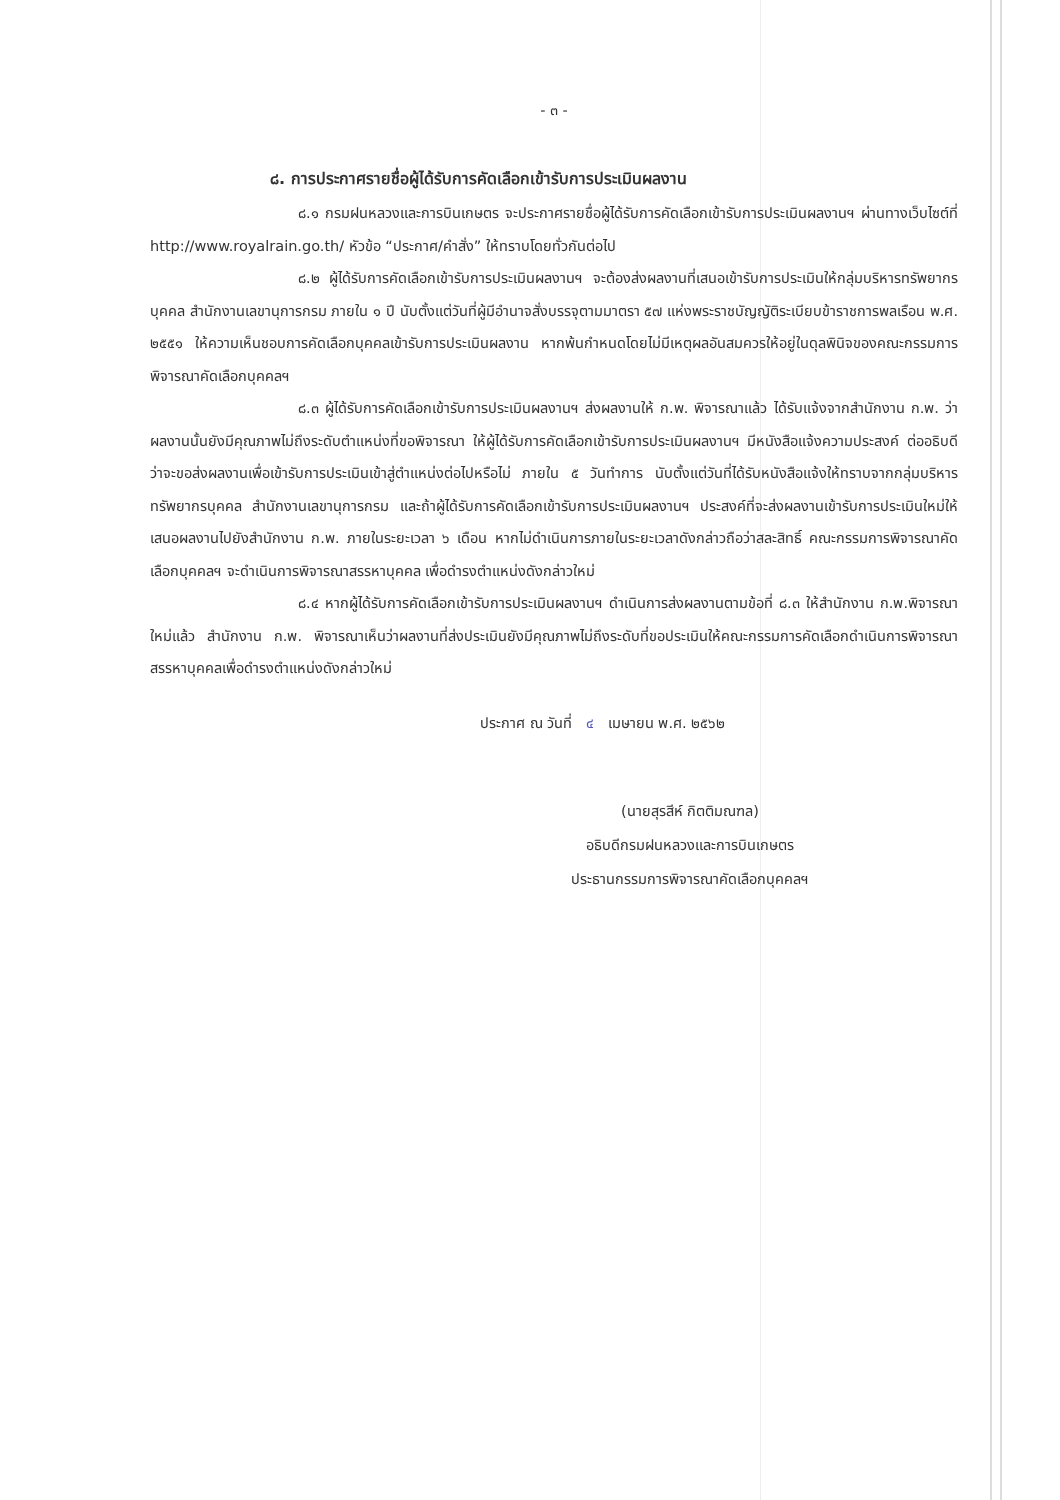- ๓ -
๘. การประกาศรายชื่อผู้ได้รับการคัดเลือกเข้ารับการประเมินผลงาน
๘.๑ กรมฝนหลวงและการบินเกษตร จะประกาศรายชื่อผู้ได้รับการคัดเลือกเข้ารับการประเมินผลงานฯ ผ่านทางเว็บไซต์ที่ http://www.royalrain.go.th/ หัวข้อ “ประกาศ/คำสั่ง” ให้ทราบโดยทั่วกันต่อไป
๘.๒ ผู้ได้รับการคัดเลือกเข้ารับการประเมินผลงานฯ จะต้องส่งผลงานที่เสนอเข้ารับการประเมินให้กลุ่มบริหารทรัพยากรบุคคล สำนักงานเลขานุการกรม ภายใน ๑ ปี นับตั้งแต่วันที่ผู้มีอำนาจสั่งบรรจุตามมาตรา ๕๗ แห่งพระราชบัญญัติระเบียบข้าราชการพลเรือน พ.ศ. ๒๕๕๑ ให้ความเห็นชอบการคัดเลือกบุคคลเข้ารับการประเมินผลงาน หากพ้นกำหนดโดยไม่มีเหตุผลอันสมควรให้อยู่ในดุลพินิจของคณะกรรมการพิจารณาคัดเลือกบุคคลฯ
๘.๓ ผู้ได้รับการคัดเลือกเข้ารับการประเมินผลงานฯ ส่งผลงานให้ ก.พ. พิจารณาแล้ว ได้รับแจ้งจากสำนักงาน ก.พ. ว่าผลงานนั้นยังมีคุณภาพไม่ถึงระดับตำแหน่งที่ขอพิจารณา ให้ผู้ได้รับการคัดเลือกเข้ารับการประเมินผลงานฯ มีหนังสือแจ้งความประสงค์ ต่ออธิบดีว่าจะขอส่งผลงานเพื่อเข้ารับการประเมินเข้าสู่ตำแหน่งต่อไปหรือไม่ ภายใน ๕ วันทำการ นับตั้งแต่วันที่ได้รับหนังสือแจ้งให้ทราบจากกลุ่มบริหารทรัพยากรบุคคล สำนักงานเลขานุการกรม และถ้าผู้ได้รับการคัดเลือกเข้ารับการประเมินผลงานฯ ประสงค์ที่จะส่งผลงานเข้ารับการประเมินใหม่ให้เสนอผลงานไปยังสำนักงาน ก.พ. ภายในระยะเวลา ๖ เดือน หากไม่ดำเนินการภายในระยะเวลาดังกล่าวถือว่าสละสิทธิ์ คณะกรรมการพิจารณาคัดเลือกบุคคลฯ จะดำเนินการพิจารณาสรรหาบุคคล เพื่อดำรงตำแหน่งดังกล่าวใหม่
๘.๔ หากผู้ได้รับการคัดเลือกเข้ารับการประเมินผลงานฯ ดำเนินการส่งผลงานตามข้อที่ ๘.๓ ให้สำนักงาน ก.พ.พิจารณาใหม่แล้ว สำนักงาน ก.พ. พิจารณาเห็นว่าผลงานที่ส่งประเมินยังมีคุณภาพไม่ถึงระดับที่ขอประเมินให้คณะกรรมการคัดเลือกดำเนินการพิจารณาสรรหาบุคคลเพื่อดำรงตำแหน่งดังกล่าวใหม่
ประกาศ ณ วันที่ ๔ เมษายน พ.ศ. ๒๕๖๒
(นายสุรสีห์ กิตติมณฑล)
อธิบดีกรมฝนหลวงและการบินเกษตร
ประธานกรรมการพิจารณาคัดเลือกบุคคลฯ